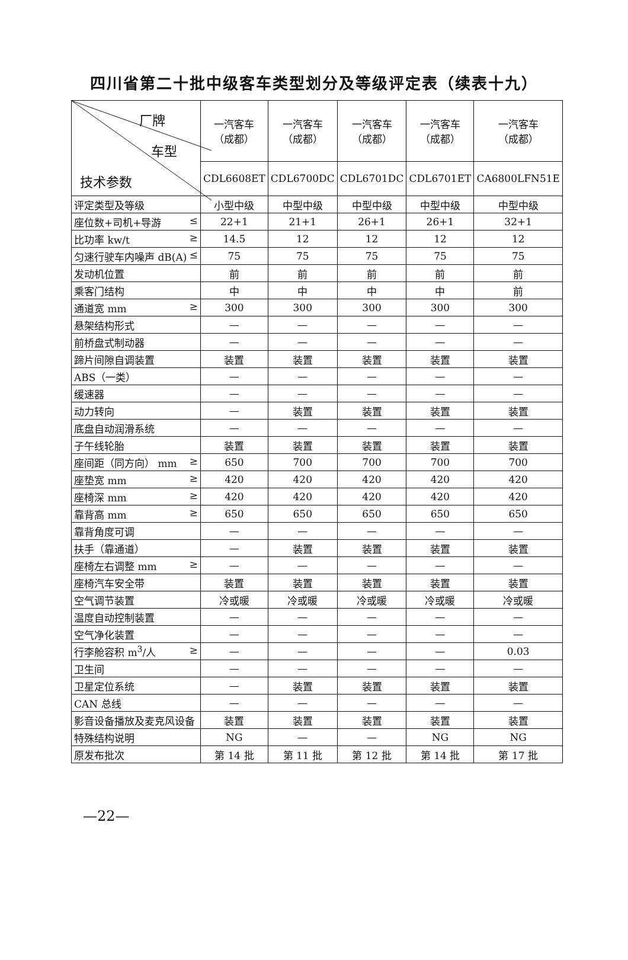四川省第二十批中级客车类型划分及等级评定表（续表十九）
| 厂牌 车型 技术参数 | 一汽客车 （成都） | 一汽客车 （成都） | 一汽客车 （成都） | 一汽客车 （成都） | 一汽客车 （成都） |
| --- | --- | --- | --- | --- | --- |
| | CDL6608ET | CDL6700DC | CDL6701DC | CDL6701ET | CA6800LFN51E |
| 评定类型及等级 | 小型中级 | 中型中级 | 中型中级 | 中型中级 | 中型中级 |
| 座位数+司机+导游 ≤ | 22+1 | 21+1 | 26+1 | 26+1 | 32+1 |
| 比功率 kw/t ≥ | 14.5 | 12 | 12 | 12 | 12 |
| 匀速行驶车内噪声 dB(A) ≤ | 75 | 75 | 75 | 75 | 75 |
| 发动机位置 | 前 | 前 | 前 | 前 | 前 |
| 乘客门结构 | 中 | 中 | 中 | 中 | 前 |
| 通道宽 mm ≥ | 300 | 300 | 300 | 300 | 300 |
| 悬架结构形式 | — | — | — | — | — |
| 前桥盘式制动器 | — | — | — | — | — |
| 蹄片间隙自调装置 | 装置 | 装置 | 装置 | 装置 | 装置 |
| ABS（一类） | — | — | — | — | — |
| 缓速器 | — | — | — | — | — |
| 动力转向 | — | 装置 | 装置 | 装置 | 装置 |
| 底盘自动润滑系统 | — | — | — | — | — |
| 子午线轮胎 | 装置 | 装置 | 装置 | 装置 | 装置 |
| 座间距（同方向） mm ≥ | 650 | 700 | 700 | 700 | 700 |
| 座垫宽 mm ≥ | 420 | 420 | 420 | 420 | 420 |
| 座椅深 mm ≥ | 420 | 420 | 420 | 420 | 420 |
| 靠背高 mm ≥ | 650 | 650 | 650 | 650 | 650 |
| 靠背角度可调 | — | — | — | — | — |
| 扶手（靠通道） | — | 装置 | 装置 | 装置 | 装置 |
| 座椅左右调整 mm ≥ | — | — | — | — | — |
| 座椅汽车安全带 | 装置 | 装置 | 装置 | 装置 | 装置 |
| 空气调节装置 | 冷或暖 | 冷或暖 | 冷或暖 | 冷或暖 | 冷或暖 |
| 温度自动控制装置 | — | — | — | — | — |
| 空气净化装置 | — | — | — | — | — |
| 行李舱容积 m<sup>3</sup>/人 ≥ | — | — | — | — | 0.03 |
| 卫生间 | — | — | — | — | — |
| 卫星定位系统 | — | 装置 | 装置 | 装置 | 装置 |
| CAN 总线 | — | — | — | — | — |
| 影音设备播放及麦克风设备 | 装置 | 装置 | 装置 | 装置 | 装置 |
| 特殊结构说明 | NG | — | — | NG | NG |
| 原发布批次 | 第 14 批 | 第 11 批 | 第 12 批 | 第 14 批 | 第 17 批 |
—22—